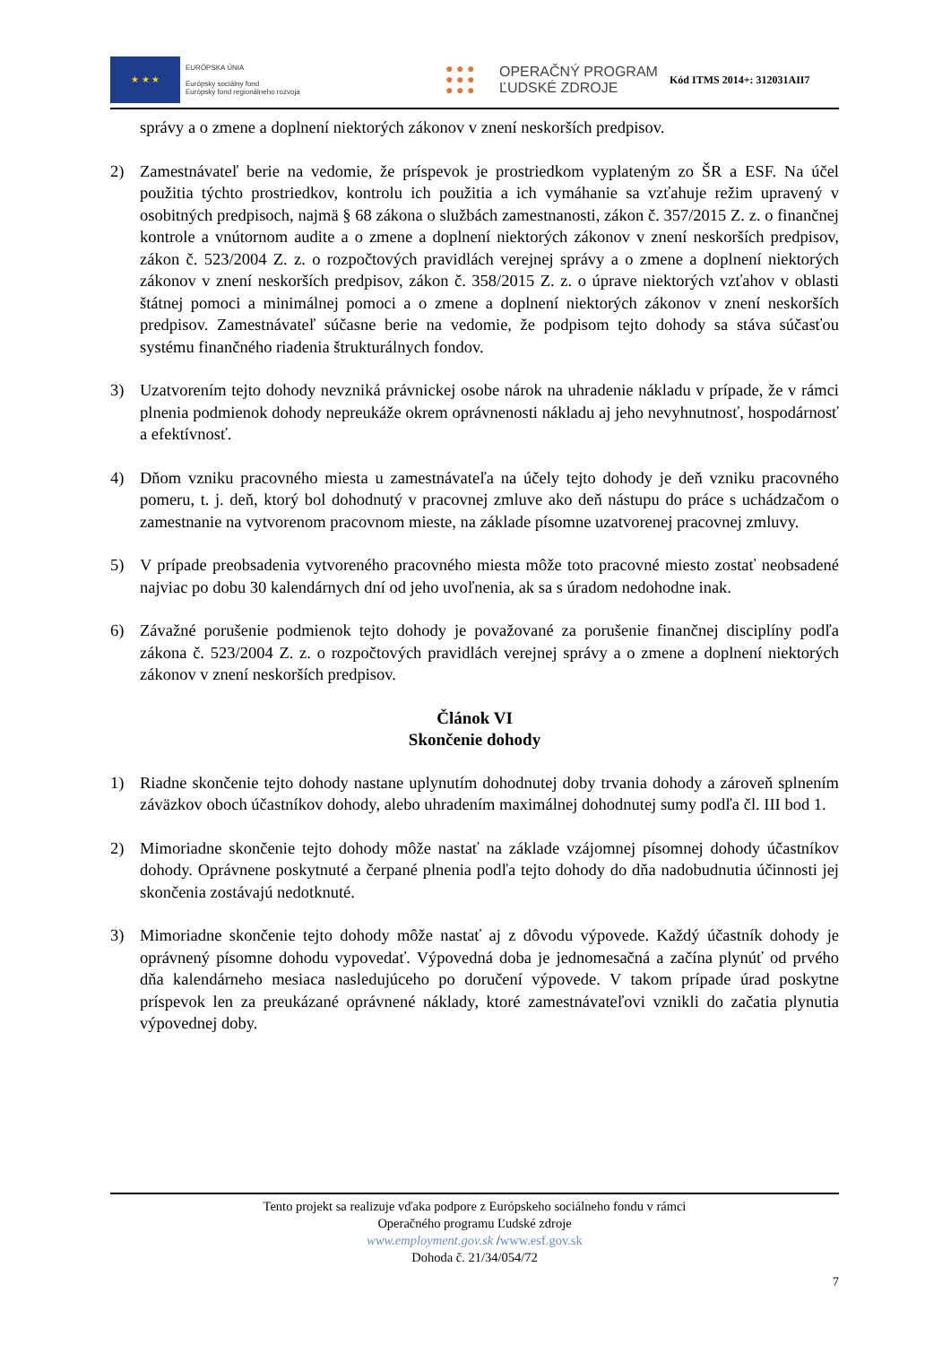★ ★ ★
EURÓPSKA ÚNIA
Európsky sociálny fond
Európsky fond regionálneho rozvoja
● ● ●
● ● ●
● ● ●
OPERAČNÝ PROGRAM
ĽUDSKÉ ZDROJE
Kód ITMS 2014+: 312031AII7
správy a o zmene a doplnení niektorých zákonov v znení neskorších predpisov.
2) Zamestnávateľ berie na vedomie, že príspevok je prostriedkom vyplateným zo ŠR a ESF. Na účel použitia týchto prostriedkov, kontrolu ich použitia a ich vymáhanie sa vzťahuje režim upravený v osobitných predpisoch, najmä § 68 zákona o službách zamestnanosti, zákon č. 357/2015 Z. z. o finančnej kontrole a vnútornom audite a o zmene a doplnení niektorých zákonov v znení neskorších predpisov, zákon č. 523/2004 Z. z. o rozpočtových pravidlách verejnej správy a o zmene a doplnení niektorých zákonov v znení neskorších predpisov, zákon č. 358/2015 Z. z. o úprave niektorých vzťahov v oblasti štátnej pomoci a minimálnej pomoci a o zmene a doplnení niektorých zákonov v znení neskorších predpisov. Zamestnávateľ súčasne berie na vedomie, že podpisom tejto dohody sa stáva súčasťou systému finančného riadenia štrukturálnych fondov.
3) Uzatvorením tejto dohody nevzniká právnickej osobe nárok na uhradenie nákladu v prípade, že v rámci plnenia podmienok dohody nepreukáže okrem oprávnenosti nákladu aj jeho nevyhnutnosť, hospodárnosť a efektívnosť.
4) Dňom vzniku pracovného miesta u zamestnávateľa na účely tejto dohody je deň vzniku pracovného pomeru, t. j. deň, ktorý bol dohodnutý v pracovnej zmluve ako deň nástupu do práce s uchádzačom o zamestnanie na vytvorenom pracovnom mieste, na základe písomne uzatvorenej pracovnej zmluvy.
5) V prípade preobsadenia vytvoreného pracovného miesta môže toto pracovné miesto zostať neobsadené najviac po dobu 30 kalendárnych dní od jeho uvoľnenia, ak sa s úradom nedohodne inak.
6) Závažné porušenie podmienok tejto dohody je považované za porušenie finančnej disciplíny podľa zákona č. 523/2004 Z. z. o rozpočtových pravidlách verejnej správy a o zmene a doplnení niektorých zákonov v znení neskorších predpisov.
Článok VI
Skončenie dohody
1) Riadne skončenie tejto dohody nastane uplynutím dohodnutej doby trvania dohody a zároveň splnením záväzkov oboch účastníkov dohody, alebo uhradením maximálnej dohodnutej sumy podľa čl. III bod 1.
2) Mimoriadne skončenie tejto dohody môže nastať na základe vzájomnej písomnej dohody účastníkov dohody. Oprávnene poskytnuté a čerpané plnenia podľa tejto dohody do dňa nadobudnutia účinnosti jej skončenia zostávajú nedotknuté.
3) Mimoriadne skončenie tejto dohody môže nastať aj z dôvodu výpovede. Každý účastník dohody je oprávnený písomne dohodu vypovedať. Výpovedná doba je jednomesačná a začína plynúť od prvého dňa kalendárneho mesiaca nasledujúceho po doručení výpovede. V takom prípade úrad poskytne príspevok len za preukázané oprávnené náklady, ktoré zamestnávateľovi vznikli do začatia plynutia výpovednej doby.
Tento projekt sa realizuje vďaka podpore z Európskeho sociálneho fondu v rámci
Operačného programu Ľudské zdroje
www.employment.gov.sk /www.esf.gov.sk
Dohoda č. 21/34/054/72
7